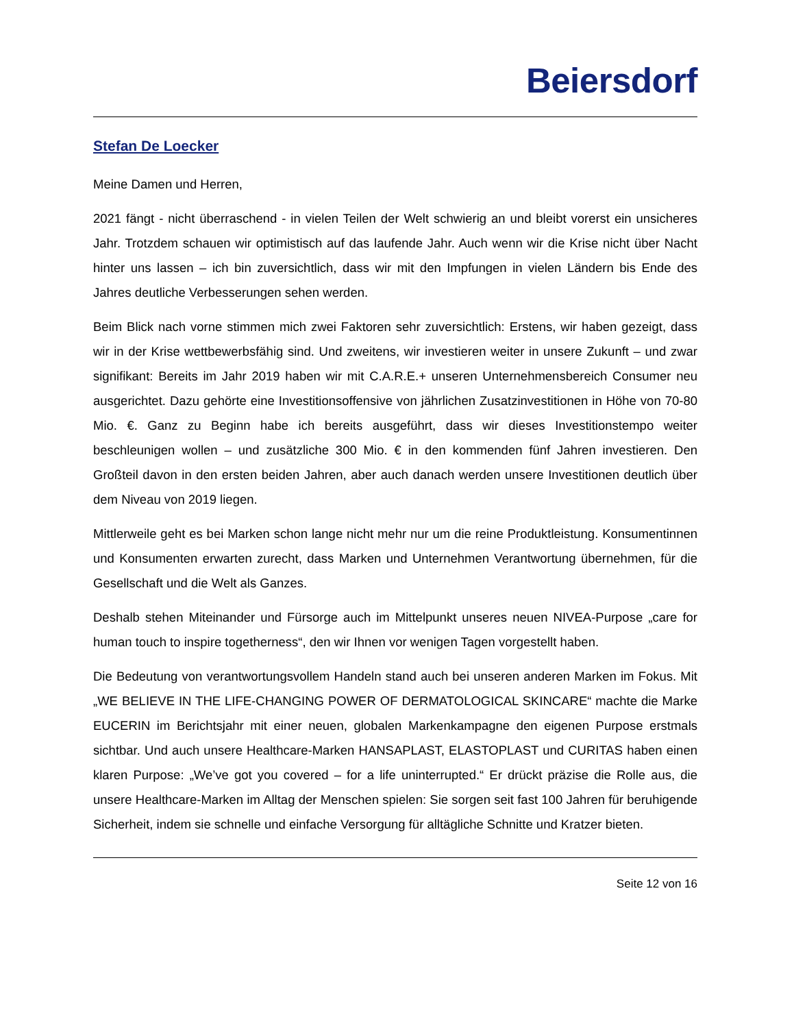Beiersdorf
Stefan De Loecker
Meine Damen und Herren,
2021 fängt - nicht überraschend - in vielen Teilen der Welt schwierig an und bleibt vorerst ein unsicheres Jahr. Trotzdem schauen wir optimistisch auf das laufende Jahr. Auch wenn wir die Krise nicht über Nacht hinter uns lassen – ich bin zuversichtlich, dass wir mit den Impfungen in vielen Ländern bis Ende des Jahres deutliche Verbesserungen sehen werden.
Beim Blick nach vorne stimmen mich zwei Faktoren sehr zuversichtlich: Erstens, wir haben gezeigt, dass wir in der Krise wettbewerbsfähig sind. Und zweitens, wir investieren weiter in unsere Zukunft – und zwar signifikant: Bereits im Jahr 2019 haben wir mit C.A.R.E.+ unseren Unternehmensbereich Consumer neu ausgerichtet. Dazu gehörte eine Investitionsoffensive von jährlichen Zusatzinvestitionen in Höhe von 70-80 Mio. €. Ganz zu Beginn habe ich bereits ausgeführt, dass wir dieses Investitionstempo weiter beschleunigen wollen – und zusätzliche 300 Mio. € in den kommenden fünf Jahren investieren. Den Großteil davon in den ersten beiden Jahren, aber auch danach werden unsere Investitionen deutlich über dem Niveau von 2019 liegen.
Mittlerweile geht es bei Marken schon lange nicht mehr nur um die reine Produktleistung. Konsumentinnen und Konsumenten erwarten zurecht, dass Marken und Unternehmen Verantwortung übernehmen, für die Gesellschaft und die Welt als Ganzes.
Deshalb stehen Miteinander und Fürsorge auch im Mittelpunkt unseres neuen NIVEA-Purpose „care for human touch to inspire togetherness“, den wir Ihnen vor wenigen Tagen vorgestellt haben.
Die Bedeutung von verantwortungsvollem Handeln stand auch bei unseren anderen Marken im Fokus. Mit „WE BELIEVE IN THE LIFE-CHANGING POWER OF DERMATOLOGICAL SKINCARE“ machte die Marke EUCERIN im Berichtsjahr mit einer neuen, globalen Markenkampagne den eigenen Purpose erstmals sichtbar. Und auch unsere Healthcare-Marken HANSAPLAST, ELASTOPLAST und CURITAS haben einen klaren Purpose: „We’ve got you covered – for a life uninterrupted.“ Er drückt präzise die Rolle aus, die unsere Healthcare-Marken im Alltag der Menschen spielen: Sie sorgen seit fast 100 Jahren für beruhigende Sicherheit, indem sie schnelle und einfache Versorgung für alltägliche Schnitte und Kratzer bieten.
Seite 12 von 16